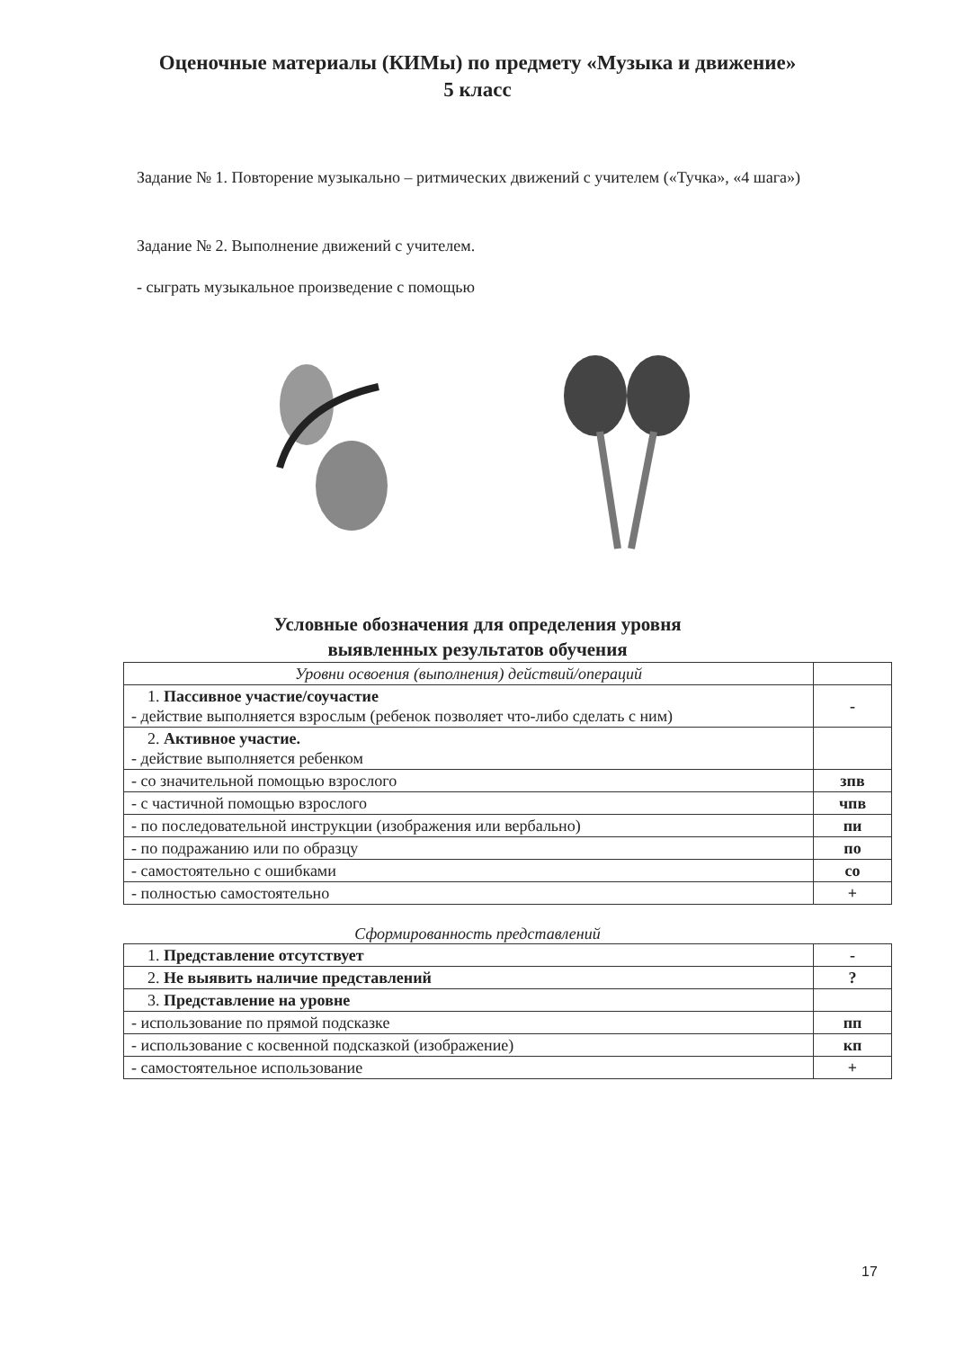Оценочные материалы (КИМы) по предмету «Музыка и движение»
5 класс
Задание № 1. Повторение музыкально – ритмических движений с учителем («Тучка», «4 шага»)
Задание № 2. Выполнение движений с учителем.
- сыграть музыкальное произведение с помощью
Условные обозначения для определения уровня
выявленных результатов обучения
| Уровни освоения (выполнения) действий/операций | |
| 1. Пассивное участие/соучастие - действие выполняется взрослым (ребенок позволяет что-либо сделать с ним) | - |
| 2. Активное участие. - действие выполняется ребенком | |
| - со значительной помощью взрослого | зпв |
| - с частичной помощью взрослого | чпв |
| - по последовательной инструкции (изображения или вербально) | пи |
| - по подражанию или по образцу | по |
| - самостоятельно с ошибками | со |
| - полностью самостоятельно | + |
Сформированность представлений
| 1. Представление отсутствует | - |
| 2. Не выявить наличие представлений | ? |
| 3. Представление на уровне | |
| - использование по прямой подсказке | пп |
| - использование с косвенной подсказкой (изображение) | кп |
| - самостоятельное использование | + |
17